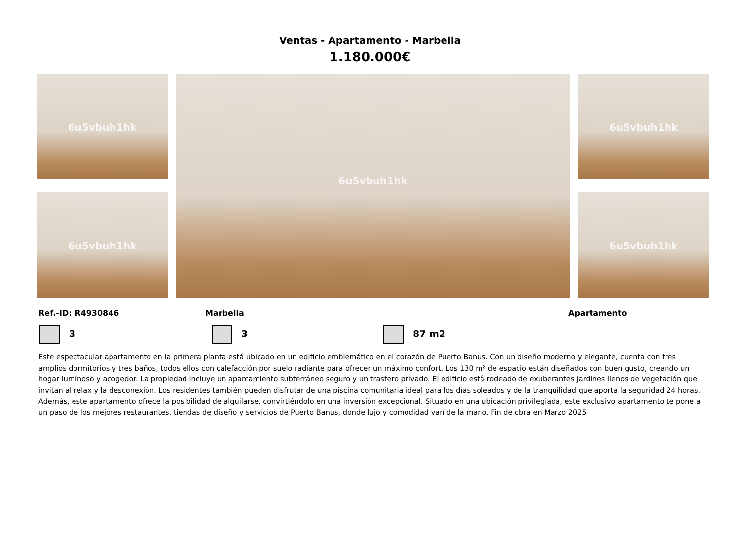Ventas - Apartamento - Marbella
1.180.000€
6u5vbuh1hk
6u5vbuh1hk
6u5vbuh1hk
6u5vbuh1hk
6u5vbuh1hk
Ref.-ID: R4930846 Marbella Apartamento
3 3 87 m2
Este espectacular apartamento en la primera planta está ubicado en un edificio emblemático en el corazón de Puerto Banus. Con un diseño moderno y elegante, cuenta con tres amplios dormitorios y tres baños, todos ellos con calefacción por suelo radiante para ofrecer un máximo confort. Los 130 m² de espacio están diseñados con buen gusto, creando un hogar luminoso y acogedor. La propiedad incluye un aparcamiento subterráneo seguro y un trastero privado. El edificio está rodeado de exuberantes jardines llenos de vegetación que invitan al relax y la desconexión. Los residentes también pueden disfrutar de una piscina comunitaria ideal para los días soleados y de la tranquilidad que aporta la seguridad 24 horas. Además, este apartamento ofrece la posibilidad de alquilarse, convirtiéndolo en una inversión excepcional. Situado en una ubicación privilegiada, este exclusivo apartamento te pone a un paso de los mejores restaurantes, tiendas de diseño y servicios de Puerto Banus, donde lujo y comodidad van de la mano. Fin de obra en Marzo 2025